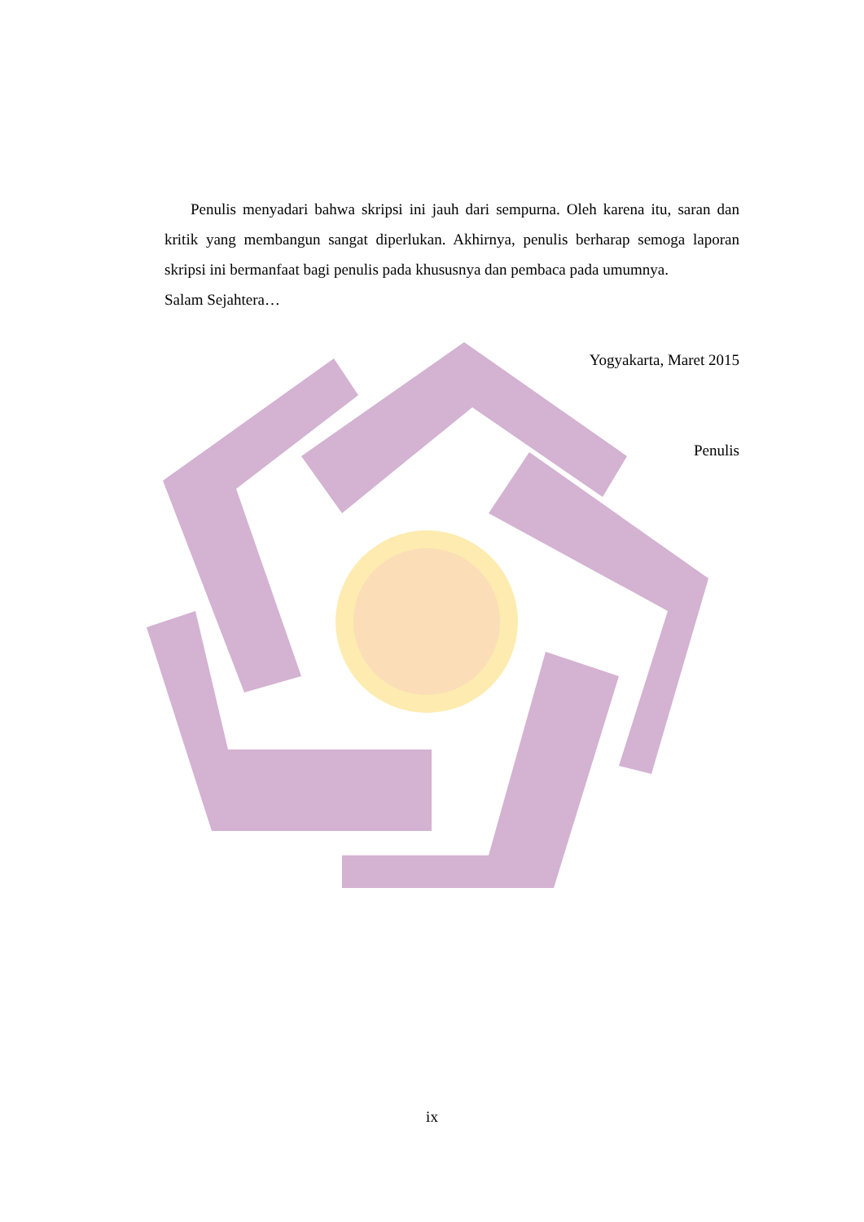Penulis menyadari bahwa skripsi ini jauh dari sempurna. Oleh karena itu, saran dan kritik yang membangun sangat diperlukan. Akhirnya, penulis berharap semoga laporan skripsi ini bermanfaat bagi penulis pada khususnya dan pembaca pada umumnya.
Salam Sejahtera…
Yogyakarta, Maret 2015
Penulis
ix